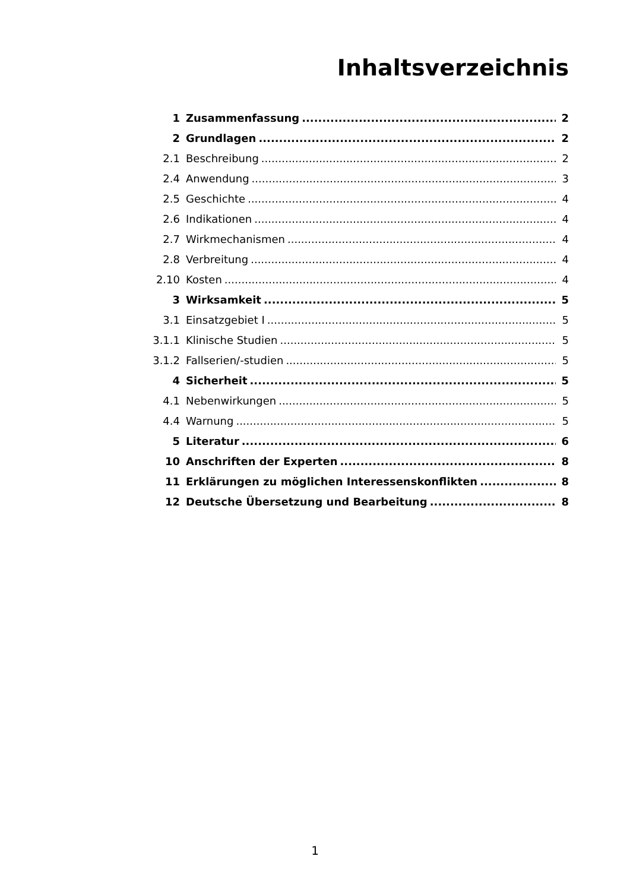Inhaltsverzeichnis
1 Zusammenfassung 2
2 Grundlagen 2
2.1 Beschreibung 2
2.4 Anwendung 3
2.5 Geschichte 4
2.6 Indikationen 4
2.7 Wirkmechanismen 4
2.8 Verbreitung 4
2.10 Kosten 4
3 Wirksamkeit 5
3.1 Einsatzgebiet I 5
3.1.1 Klinische Studien 5
3.1.2 Fallserien/-studien 5
4 Sicherheit 5
4.1 Nebenwirkungen 5
4.4 Warnung 5
5 Literatur 6
10 Anschriften der Experten 8
11 Erklärungen zu möglichen Interessenskonflikten 8
12 Deutsche Übersetzung und Bearbeitung 8
1